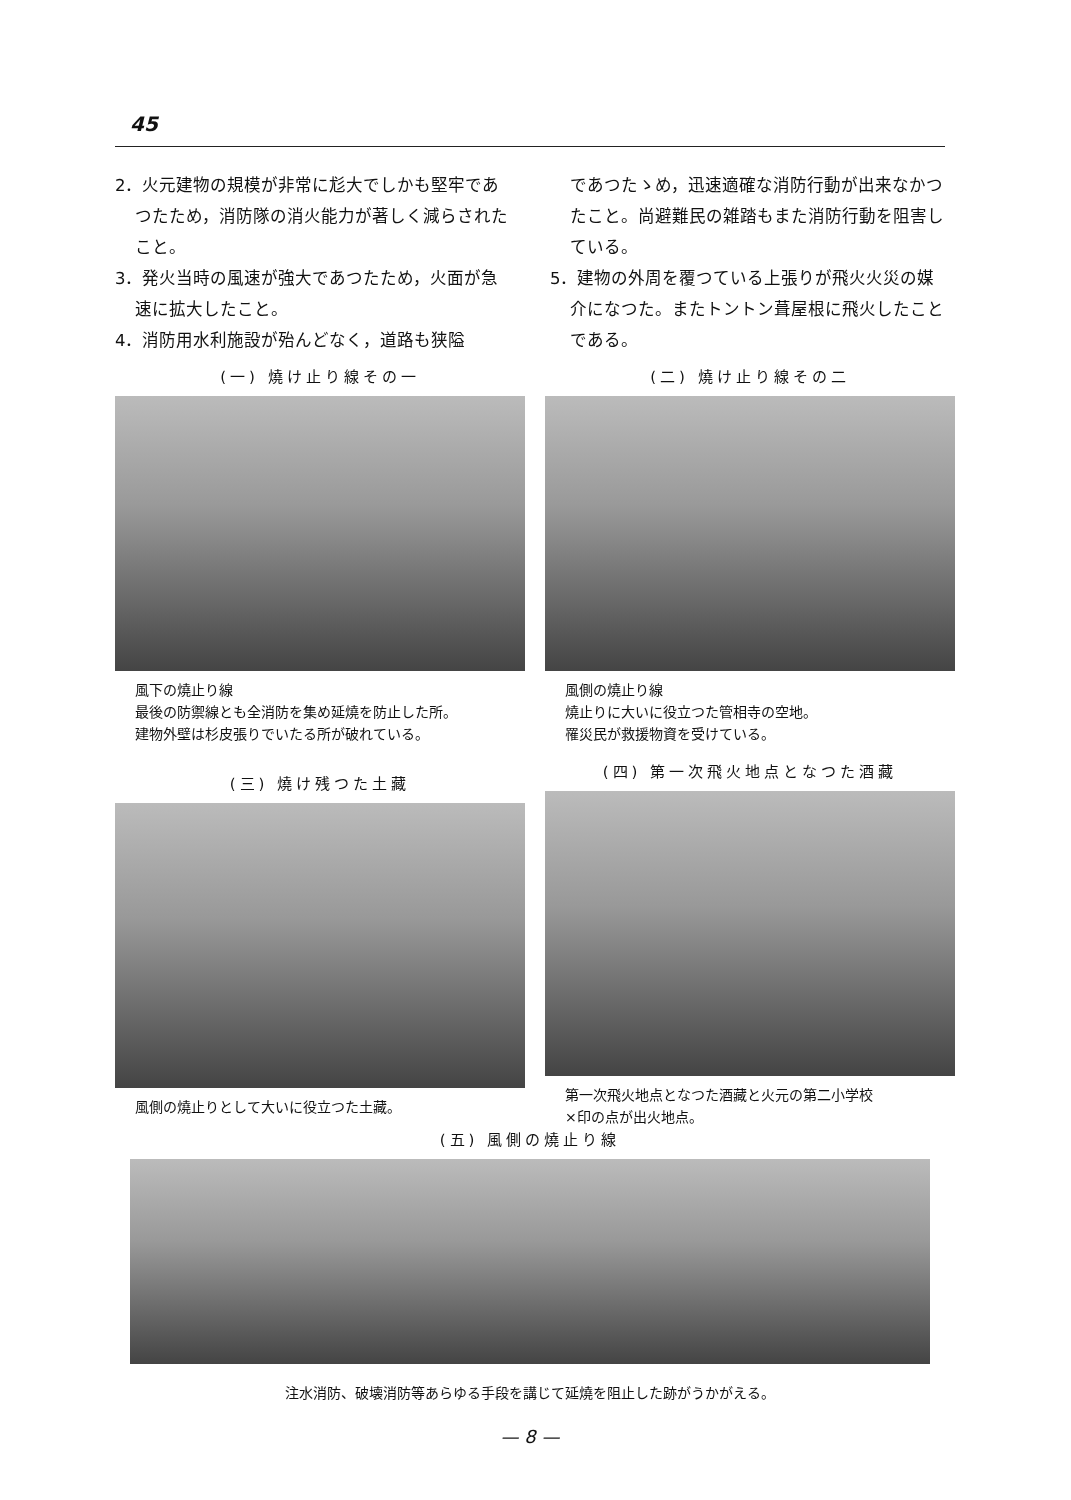45
2．火元建物の規模が非常に尨大でしかも堅牢であつたため，消防隊の消火能力が著しく減らされたこと。
3．発火当時の風速が強大であつたため，火面が急速に拡大したこと。
4．消防用水利施設が殆んどなく，道路も狭隘
であつたゝめ，迅速適確な消防行動が出来なかつたこと。尚避難民の雑踏もまた消防行動を阻害している。
5．建物の外周を覆つている上張りが飛火火災の媒介になつた。またトントン葺屋根に飛火したことである。
(一) 燒け止り線その一
風下の燒止り線
最後の防禦線とも全消防を集め延燒を防止した所。
建物外壁は杉皮張りでいたる所が破れている。
(二) 燒け止り線その二
風側の燒止り線
燒止りに大いに役立つた管相寺の空地。
罹災民が救援物資を受けている。
(三) 燒け残つた土藏
風側の燒止りとして大いに役立つた土藏。
(四) 第一次飛火地点となつた酒藏
第一次飛火地点となつた酒藏と火元の第二小学校
×印の点が出火地点。
(五) 風側の燒止り線
注水消防、破壊消防等あらゆる手段を講じて延燒を阻止した跡がうかがえる。
— 8 —